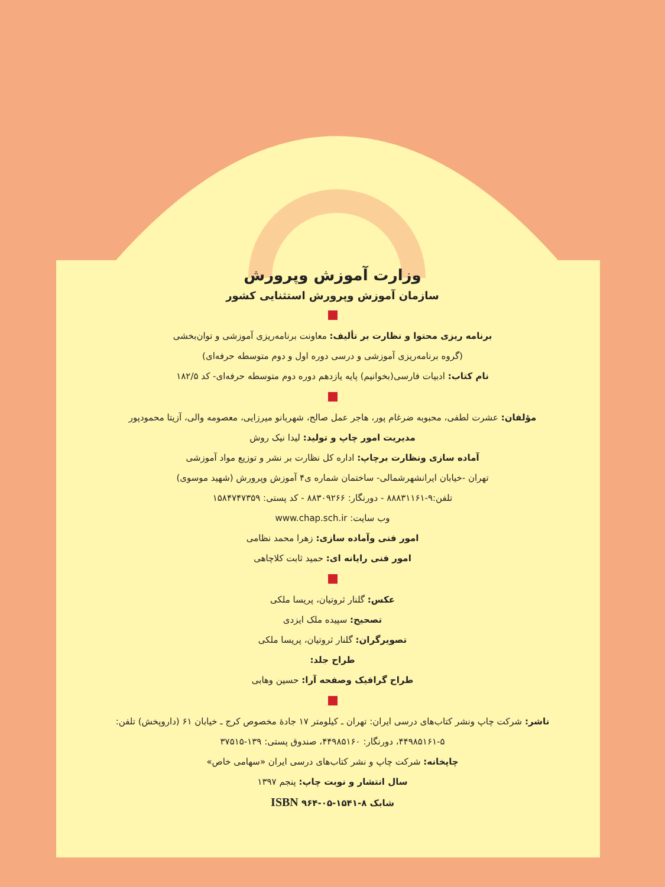وزارت آموزش وپرورش
سازمان آموزش وپرورش استثنایی کشور
برنامه ریزی محتوا و نظارت بر تألیف: معاونت برنامه‌ریزی آموزشی و توان‌بخشی
(گروه برنامه‌ریزی آموزشی و درسی دوره اول و دوم متوسطه حرفه‌ای)
نام کتاب: ادبیات فارسی(بخوانیم) پایه یازدهم دوره دوم متوسطه حرفه‌ای- کد ۱۸۲/۵
مؤلفان: عشرت لطفی، محبوبه ضرغام پور، هاجر عمل صالح، شهربانو میرزایی، معصومه والی، آزیتا محمودپور
مدیریت امور چاپ و تولید: لیدا نیک روش
آماده سازی ونظارت برچاپ: اداره کل نظارت بر نشر و توزیع مواد آموزشی
تهران -خیابان ایرانشهرشمالی- ساختمان شماره ی۴ آموزش وپرورش (شهید موسوی)
تلفن:۹-۸۸۸۳۱۱۶۱ - دورنگار: ۸۸۳۰۹۲۶۶ - کد پستی: ۱۵۸۴۷۴۷۳۵۹
وب سایت: www.chap.sch.ir
امور فنی وآماده سازی: زهرا محمد نظامی
امور فنی رایانه ای: حمید ثابت کلاچاهی
عکس: گلنار ثروتیان، پریسا ملکی
تصحیح: سپیده ملک ایزدی
تصویرگران: گلنار ثروتیان، پریسا ملکی
طراح جلد:
طراح گرافیک وصفحه آرا: حسین وهابی
ناشر: شرکت چاپ ونشر کتاب‌های درسی ایران: تهران ـ کیلومتر ۱۷ جادهٔ مخصوص کرج ـ خیابان ۶۱ (داروپخش) تلفن: ۵-۴۴۹۸۵۱۶۱، دورنگار: ۴۴۹۸۵۱۶۰، صندوق پستی: ۱۳۹-۳۷۵۱۵
چاپخانه: شرکت چاپ و نشر کتاب‌های درسی ایران «سهامی خاص»
سال انتشار و نوبت چاپ: پنجم ۱۳۹۷
شابک ۸-۱۵۴۱-۰۵-۹۶۴ ISBN